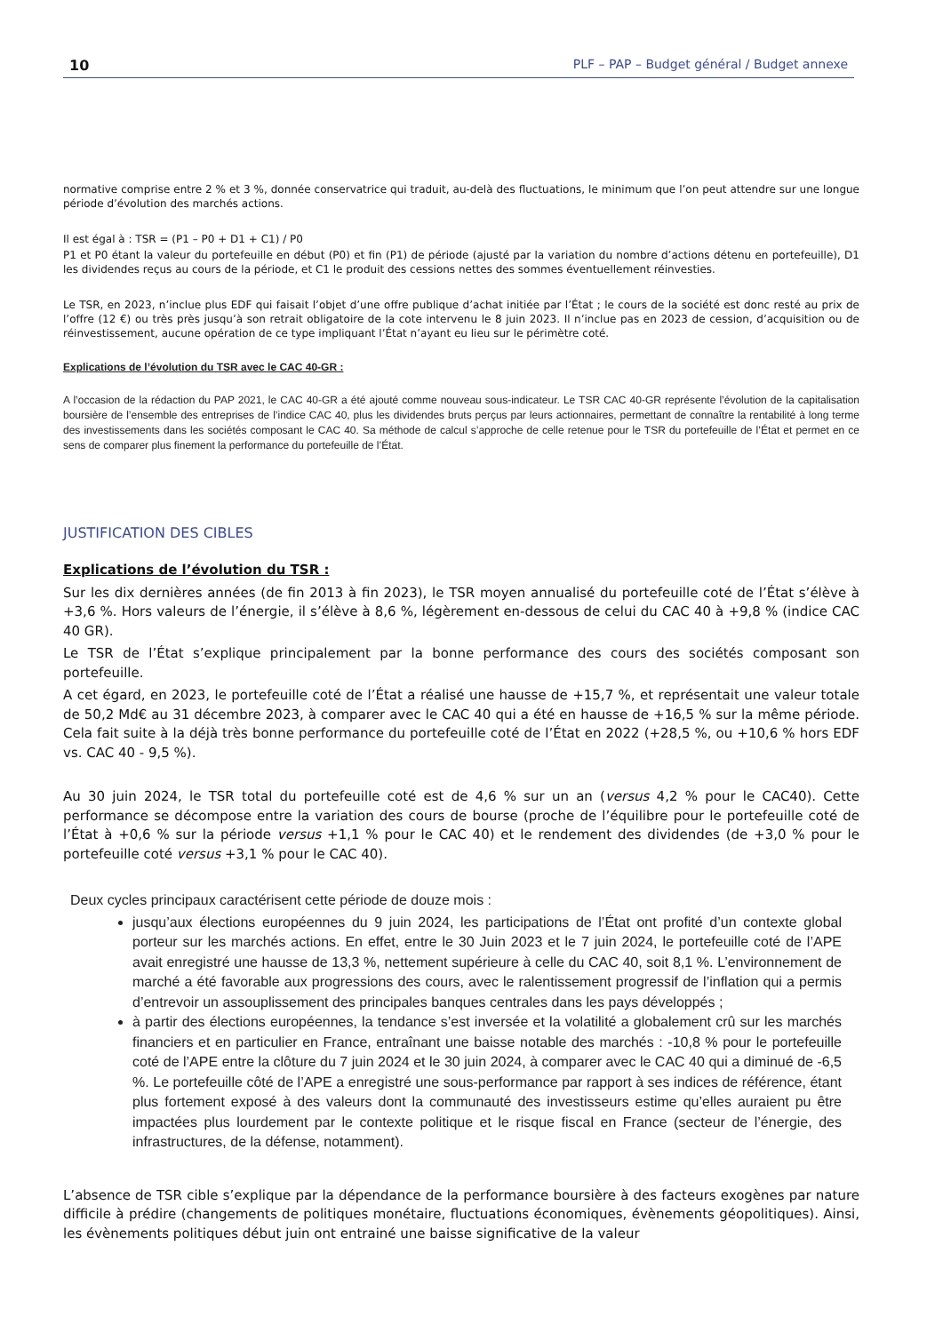10 PLF – PAP – Budget général / Budget annexe
normative comprise entre 2 % et 3 %, donnée conservatrice qui traduit, au-delà des fluctuations, le minimum que l’on peut attendre sur une longue période d’évolution des marchés actions.
Il est égal à : TSR = (P1 – P0 + D1 + C1) / P0
P1 et P0 étant la valeur du portefeuille en début (P0) et fin (P1) de période (ajusté par la variation du nombre d’actions détenu en portefeuille), D1 les dividendes reçus au cours de la période, et C1 le produit des cessions nettes des sommes éventuellement réinvesties.
Le TSR, en 2023, n’inclue plus EDF qui faisait l’objet d’une offre publique d’achat initiée par l’État ; le cours de la société est donc resté au prix de l’offre (12 €) ou très près jusqu’à son retrait obligatoire de la cote intervenu le 8 juin 2023. Il n’inclue pas en 2023 de cession, d’acquisition ou de réinvestissement, aucune opération de ce type impliquant l’État n’ayant eu lieu sur le périmètre coté.
Explications de l’évolution du TSR avec le CAC 40-GR :
A l’occasion de la rédaction du PAP 2021, le CAC 40-GR a été ajouté comme nouveau sous-indicateur. Le TSR CAC 40-GR représente l’évolution de la capitalisation boursière de l’ensemble des entreprises de l’indice CAC 40, plus les dividendes bruts perçus par leurs actionnaires, permettant de connaître la rentabilité à long terme des investissements dans les sociétés composant le CAC 40. Sa méthode de calcul s’approche de celle retenue pour le TSR du portefeuille de l’État et permet en ce sens de comparer plus finement la performance du portefeuille de l’État.
JUSTIFICATION DES CIBLES
Explications de l’évolution du TSR :
Sur les dix dernières années (de fin 2013 à fin 2023), le TSR moyen annualisé du portefeuille coté de l’État s’élève à +3,6 %. Hors valeurs de l’énergie, il s’élève à 8,6 %, légèrement en-dessous de celui du CAC 40 à +9,8 % (indice CAC 40 GR).
Le TSR de l’État s’explique principalement par la bonne performance des cours des sociétés composant son portefeuille.
A cet égard, en 2023, le portefeuille coté de l’État a réalisé une hausse de +15,7 %, et représentait une valeur totale de 50,2 Md€ au 31 décembre 2023, à comparer avec le CAC 40 qui a été en hausse de +16,5 % sur la même période. Cela fait suite à la déjà très bonne performance du portefeuille coté de l’État en 2022 (+28,5 %, ou +10,6 % hors EDF vs. CAC 40 - 9,5 %).
Au 30 juin 2024, le TSR total du portefeuille coté est de 4,6 % sur un an (versus 4,2 % pour le CAC40). Cette performance se décompose entre la variation des cours de bourse (proche de l’équilibre pour le portefeuille coté de l’État à +0,6 % sur la période versus +1,1 % pour le CAC 40) et le rendement des dividendes (de +3,0 % pour le portefeuille coté versus +3,1 % pour le CAC 40).
Deux cycles principaux caractérisent cette période de douze mois :
jusqu’aux élections européennes du 9 juin 2024, les participations de l’État ont profité d’un contexte global porteur sur les marchés actions. En effet, entre le 30 Juin 2023 et le 7 juin 2024, le portefeuille coté de l’APE avait enregistré une hausse de 13,3 %, nettement supérieure à celle du CAC 40, soit 8,1 %. L’environnement de marché a été favorable aux progressions des cours, avec le ralentissement progressif de l’inflation qui a permis d’entrevoir un assouplissement des principales banques centrales dans les pays développés ;
à partir des élections européennes, la tendance s’est inversée et la volatilité a globalement crû sur les marchés financiers et en particulier en France, entraînant une baisse notable des marchés : -10,8 % pour le portefeuille coté de l’APE entre la clôture du 7 juin 2024 et le 30 juin 2024, à comparer avec le CAC 40 qui a diminué de -6,5 %. Le portefeuille côté de l’APE a enregistré une sous-performance par rapport à ses indices de référence, étant plus fortement exposé à des valeurs dont la communauté des investisseurs estime qu’elles auraient pu être impactées plus lourdement par le contexte politique et le risque fiscal en France (secteur de l’énergie, des infrastructures, de la défense, notamment).
L’absence de TSR cible s’explique par la dépendance de la performance boursière à des facteurs exogènes par nature difficile à prédire (changements de politiques monétaire, fluctuations économiques, évènements géopolitiques). Ainsi, les évènements politiques début juin ont entrainé une baisse significative de la valeur